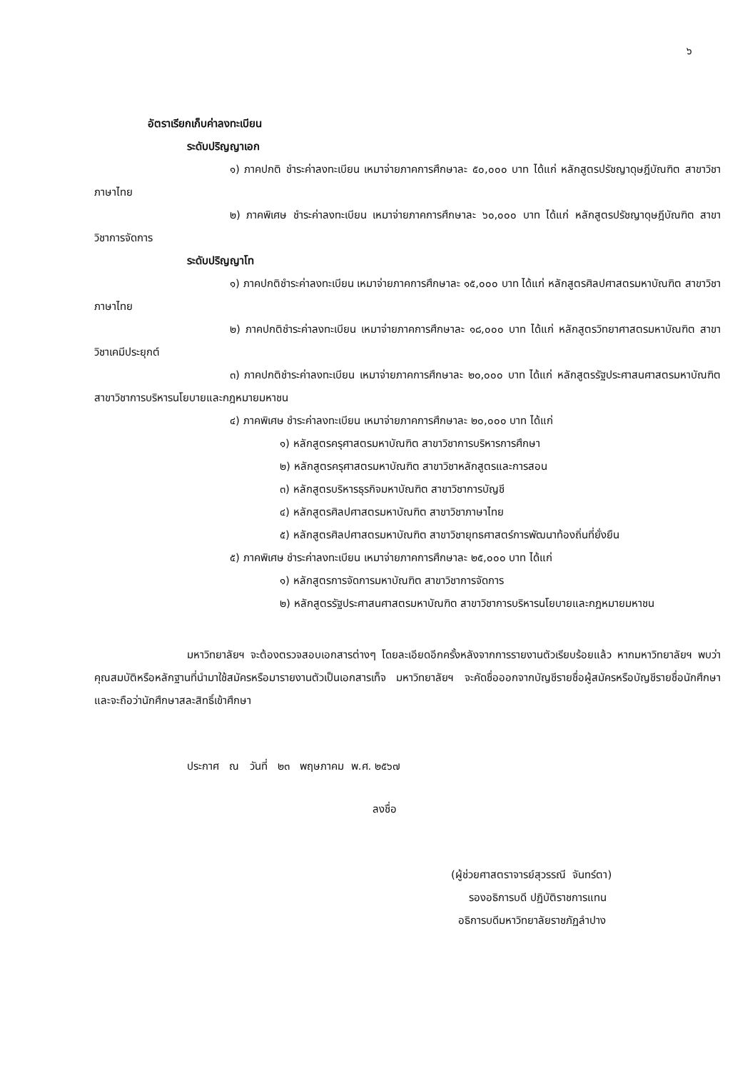๖
อัตราเรียกเก็บค่าลงทะเบียน
ระดับปริญญาเอก
๑) ภาคปกติ ชำระค่าลงทะเบียน เหมาจ่ายภาคการศึกษาละ ๕๐,๐๐๐ บาท ได้แก่ หลักสูตรปรัชญาดุษฎีบัณฑิต สาขาวิชาภาษาไทย
๒) ภาคพิเศษ ชำระค่าลงทะเบียน เหมาจ่ายภาคการศึกษาละ ๖๐,๐๐๐ บาท ได้แก่ หลักสูตรปรัชญาดุษฎีบัณฑิต สาขาวิชาการจัดการ
ระดับปริญญาโท
๑) ภาคปกติชำระค่าลงทะเบียน เหมาจ่ายภาคการศึกษาละ ๑๕,๐๐๐ บาท ได้แก่ หลักสูตรศิลปศาสตรมหาบัณฑิต สาขาวิชาภาษาไทย
๒) ภาคปกติชำระค่าลงทะเบียน เหมาจ่ายภาคการศึกษาละ ๑๘,๐๐๐ บาท ได้แก่ หลักสูตรวิทยาศาสตรมหาบัณฑิต สาขาวิชาเคมีประยุกต์
๓) ภาคปกติชำระค่าลงทะเบียน เหมาจ่ายภาคการศึกษาละ ๒๐,๐๐๐ บาท ได้แก่ หลักสูตรรัฐประศาสนศาสตรมหาบัณฑิต สาขาวิชาการบริหารนโยบายและกฎหมายมหาชน
๔) ภาคพิเศษ ชำระค่าลงทะเบียน เหมาจ่ายภาคการศึกษาละ ๒๐,๐๐๐ บาท ได้แก่
๑) หลักสูตรครุศาสตรมหาบัณฑิต สาขาวิชาการบริหารการศึกษา
๒) หลักสูตรครุศาสตรมหาบัณฑิต สาขาวิชาหลักสูตรและการสอน
๓) หลักสูตรบริหารธุรกิจมหาบัณฑิต สาขาวิชาการบัญชี
๔) หลักสูตรศิลปศาสตรมหาบัณฑิต สาขาวิชาภาษาไทย
๕) หลักสูตรศิลปศาสตรมหาบัณฑิต สาขาวิชายุทธศาสตร์การพัฒนาท้องถิ่นที่ยั่งยืน
๕) ภาคพิเศษ ชำระค่าลงทะเบียน เหมาจ่ายภาคการศึกษาละ ๒๕,๐๐๐ บาท ได้แก่
๑) หลักสูตรการจัดการมหาบัณฑิต สาขาวิชาการจัดการ
๒) หลักสูตรรัฐประศาสนศาสตรมหาบัณฑิต สาขาวิชาการบริหารนโยบายและกฎหมายมหาชน
มหาวิทยาลัยฯ จะต้องตรวจสอบเอกสารต่างๆ โดยละเอียดอีกครั้งหลังจากการรายงานตัวเรียบร้อยแล้ว หากมหาวิทยาลัยฯ พบว่าคุณสมบัติหรือหลักฐานที่นำมาใช้สมัครหรือมารายงานตัวเป็นเอกสารเท็จ มหาวิทยาลัยฯ จะคัดชื่อออกจากบัญชีรายชื่อผู้สมัครหรือบัญชีรายชื่อนักศึกษาและจะถือว่านักศึกษาสละสิทธิ์เข้าศึกษา
ประกาศ ณ วันที่ ๒๓ พฤษภาคม พ.ศ. ๒๕๖๗
ลงชื่อ
(ผู้ช่วยศาสตราจารย์สุวรรณี จันทร์ตา)
รองอธิการบดี ปฏิบัติราชการแทน
อธิการบดีมหาวิทยาลัยราชภัฏลำปาง